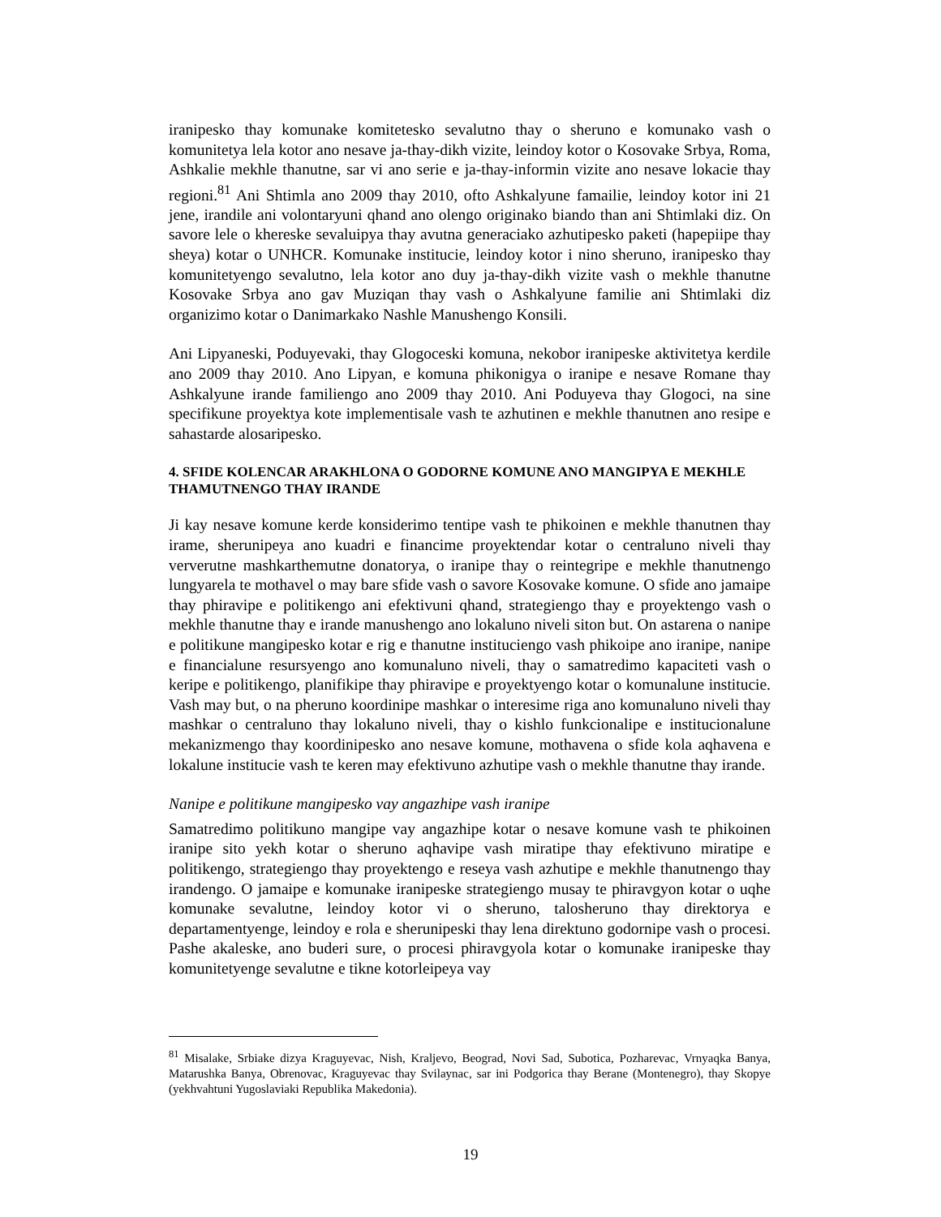iranipesko thay komunake komitetesko sevalutno thay o sheruno e komunako vash o komunitetya lela kotor ano nesave ja-thay-dikh vizite, leindoy kotor o Kosovake Srbya, Roma, Ashkalie mekhle thanutne, sar vi ano serie e ja-thay-informin vizite ano nesave lokacie thay regioni.<sup>81</sup> Ani Shtimla ano 2009 thay 2010, ofto Ashkalyune famailie, leindoy kotor ini 21 jene, irandile ani volontaryuni qhand ano olengo originako biando than ani Shtimlaki diz. On savore lele o khereske sevaluipya thay avutna generaciako azhutipesko paketi (hapepiipe thay sheya) kotar o UNHCR. Komunake institucie, leindoy kotor i nino sheruno, iranipesko thay komunitetyengo sevalutno, lela kotor ano duy ja-thay-dikh vizite vash o mekhle thanutne Kosovake Srbya ano gav Muziqan thay vash o Ashkalyune familie ani Shtimlaki diz organizimo kotar o Danimarkako Nashle Manushengo Konsili.
Ani Lipyaneski, Poduyevaki, thay Glogoceski komuna, nekobor iranipeske aktivitetya kerdile ano 2009 thay 2010. Ano Lipyan, e komuna phikonigya o iranipe e nesave Romane thay Ashkalyune irande familiengo ano 2009 thay 2010. Ani Poduyeva thay Glogoci, na sine specifikune proyektya kote implementisale vash te azhutinen e mekhle thanutnen ano resipe e sahastarde alosaripesko.
4. SFIDE KOLENCAR ARAKHLONA O GODORNE KOMUNE ANO MANGIPYA E MEKHLE THAMUTNENGO THAY IRANDE
Ji kay nesave komune kerde konsiderimo tentipe vash te phikoinen e mekhle thanutnen thay irame, sherunipeya ano kuadri e financime proyektendar kotar o centraluno niveli thay ververutne mashkarthemutne donatorya, o iranipe thay o reintegripe e mekhle thanutnengo lungyarela te mothavel o may bare sfide vash o savore Kosovake komune. O sfide ano jamaipe thay phiravipe e politikengo ani efektivuni qhand, strategiengo thay e proyektengo vash o mekhle thanutne thay e irande manushengo ano lokaluno niveli siton but. On astarena o nanipe e politikune mangipesko kotar e rig e thanutne instituciengo vash phikoipe ano iranipe, nanipe e financialune resursyengo ano komunaluno niveli, thay o samatredimo kapaciteti vash o keripe e politikengo, planifikipe thay phiravipe e proyektyengo kotar o komunalune institucie. Vash may but, o na pheruno koordinipe mashkar o interesime riga ano komunaluno niveli thay mashkar o centraluno thay lokaluno niveli, thay o kishlo funkcionalipe e institucionalune mekanizmengo thay koordinipesko ano nesave komune, mothavena o sfide kola aqhavena e lokalune institucie vash te keren may efektivuno azhutipe vash o mekhle thanutne thay irande.
Nanipe e politikune mangipesko vay angazhipe vash iranipe
Samatredimo politikuno mangipe vay angazhipe kotar o nesave komune vash te phikoinen iranipe sito yekh kotar o sheruno aqhavipe vash miratipe thay efektivuno miratipe e politikengo, strategiengo thay proyektengo e reseya vash azhutipe e mekhle thanutnengo thay irandengo. O jamaipe e komunake iranipeske strategiengo musay te phiravgyon kotar o uqhe komunake sevalutne, leindoy kotor vi o sheruno, talosheruno thay direktorya e departamentyenge, leindoy e rola e sherunipeski thay lena direktuno godornipe vash o procesi. Pashe akaleske, ano buderi sure, o procesi phiravgyola kotar o komunake iranipeske thay komunitetyenge sevalutne e tikne kotorleipeya vay
<sup>81</sup> Misalake, Srbiake dizya Kraguyevac, Nish, Kraljevo, Beograd, Novi Sad, Subotica, Pozharevac, Vrnyaqka Banya, Matarushka Banya, Obrenovac, Kraguyevac thay Svilaynac, sar ini Podgorica thay Berane (Montenegro), thay Skopye (yekhvahtuni Yugoslaviaki Republika Makedonia).
19